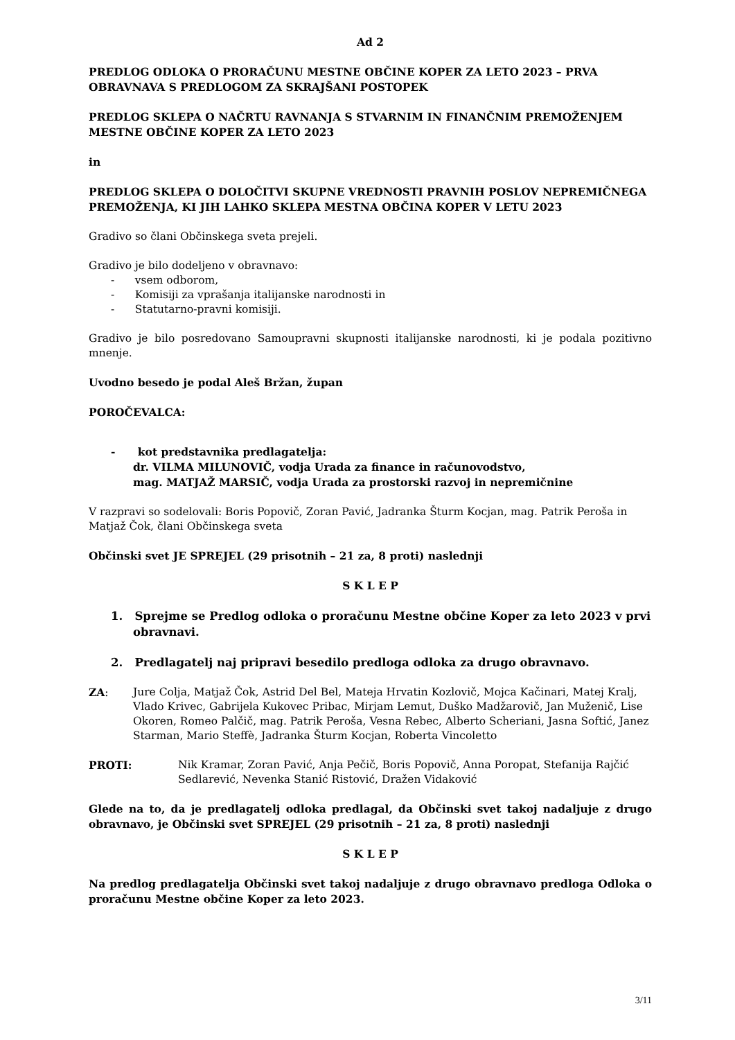Ad 2
PREDLOG ODLOKA O PRORAČUNU MESTNE OBČINE KOPER ZA LETO 2023 – PRVA OBRAVNAVA S PREDLOGOM ZA SKRAJŠANI POSTOPEK
PREDLOG SKLEPA O NAČRTU RAVNANJA S STVARNIM IN FINANČNIM PREMOŽENJEM MESTNE OBČINE KOPER ZA LETO 2023
in
PREDLOG SKLEPA O DOLOČITVI SKUPNE VREDNOSTI PRAVNIH POSLOV NEPREMIČNEGA PREMOŽENJA, KI JIH LAHKO SKLEPA MESTNA OBČINA KOPER V LETU 2023
Gradivo so člani Občinskega sveta prejeli.
Gradivo je bilo dodeljeno v obravnavo:
- vsem odborom,
- Komisiji za vprašanja italijanske narodnosti in
- Statutarno-pravni komisiji.
Gradivo je bilo posredovano Samoupravni skupnosti italijanske narodnosti, ki je podala pozitivno mnenje.
Uvodno besedo je podal Aleš Bržan, župan
POROČEVALCA:
- kot predstavnika predlagatelja:
dr. VILMA MILUNOVIČ, vodja Urada za finance in računovodstvo,
mag. MATJAŽ MARSIČ, vodja Urada za prostorski razvoj in nepremičnine
V razpravi so sodelovali: Boris Popovič, Zoran Pavić, Jadranka Šturm Kocjan, mag. Patrik Peroša in Matjaž Čok, člani Občinskega sveta
Občinski svet JE SPREJEL (29 prisotnih – 21 za, 8 proti) naslednji
S K L E P
1. Sprejme se Predlog odloka o proračunu Mestne občine Koper za leto 2023 v prvi obravnavi.
2. Predlagatelj naj pripravi besedilo predloga odloka za drugo obravnavo.
ZA: Jure Colja, Matjaž Čok, Astrid Del Bel, Mateja Hrvatin Kozlovič, Mojca Kačinari, Matej Kralj, Vlado Krivec, Gabrijela Kukovec Pribac, Mirjam Lemut, Duško Madžarovič, Jan Muženič, Lise Okoren, Romeo Palčič, mag. Patrik Peroša, Vesna Rebec, Alberto Scheriani, Jasna Softić, Janez Starman, Mario Steffè, Jadranka Šturm Kocjan, Roberta Vincoletto
PROTI: Nik Kramar, Zoran Pavić, Anja Pečič, Boris Popovič, Anna Poropat, Stefanija Rajčić Sedlarević, Nevenka Stanić Ristović, Dražen Vidaković
Glede na to, da je predlagatelj odloka predlagal, da Občinski svet takoj nadaljuje z drugo obravnavo, je Občinski svet SPREJEL (29 prisotnih – 21 za, 8 proti) naslednji
S K L E P
Na predlog predlagatelja Občinski svet takoj nadaljuje z drugo obravnavo predloga Odloka o proračunu Mestne občine Koper za leto 2023.
3/11